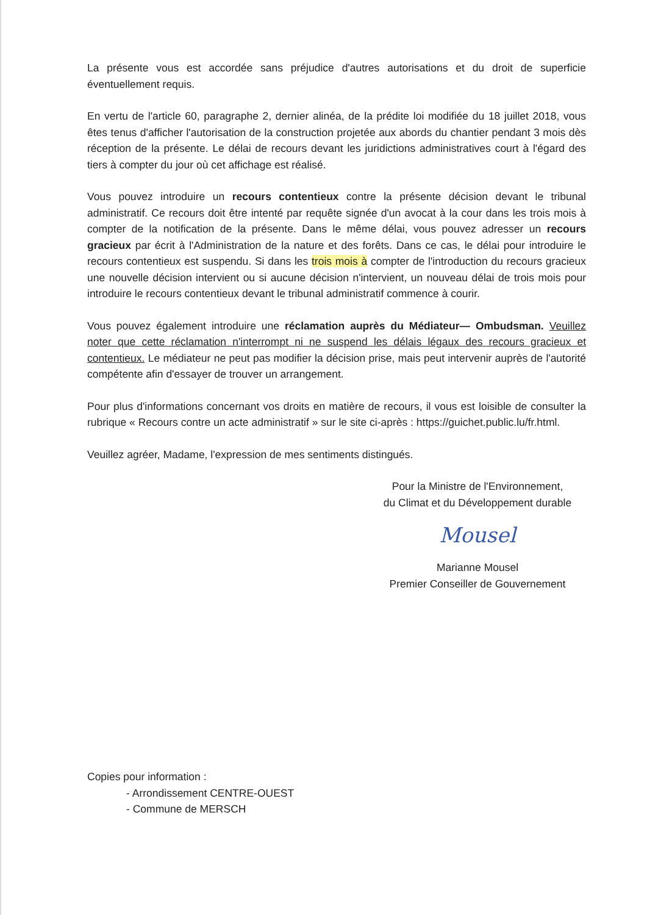La présente vous est accordée sans préjudice d'autres autorisations et du droit de superficie éventuellement requis.
En vertu de l'article 60, paragraphe 2, dernier alinéa, de la prédite loi modifiée du 18 juillet 2018, vous êtes tenus d'afficher l'autorisation de la construction projetée aux abords du chantier pendant 3 mois dès réception de la présente. Le délai de recours devant les juridictions administratives court à l'égard des tiers à compter du jour où cet affichage est réalisé.
Vous pouvez introduire un recours contentieux contre la présente décision devant le tribunal administratif. Ce recours doit être intenté par requête signée d'un avocat à la cour dans les trois mois à compter de la notification de la présente. Dans le même délai, vous pouvez adresser un recours gracieux par écrit à l'Administration de la nature et des forêts. Dans ce cas, le délai pour introduire le recours contentieux est suspendu. Si dans les trois mois à compter de l'introduction du recours gracieux une nouvelle décision intervient ou si aucune décision n'intervient, un nouveau délai de trois mois pour introduire le recours contentieux devant le tribunal administratif commence à courir.
Vous pouvez également introduire une réclamation auprès du Médiateur— Ombudsman. Veuillez noter que cette réclamation n'interrompt ni ne suspend les délais légaux des recours gracieux et contentieux. Le médiateur ne peut pas modifier la décision prise, mais peut intervenir auprès de l'autorité compétente afin d'essayer de trouver un arrangement.
Pour plus d'informations concernant vos droits en matière de recours, il vous est loisible de consulter la rubrique « Recours contre un acte administratif » sur le site ci-après : https://guichet.public.lu/fr.html.
Veuillez agréer, Madame, l'expression de mes sentiments distingués.
Pour la Ministre de l'Environnement,
du Climat et du Développement durable
Mousel
Marianne Mousel
Premier Conseiller de Gouvernement
Copies pour information :
- Arrondissement CENTRE-OUEST
- Commune de MERSCH